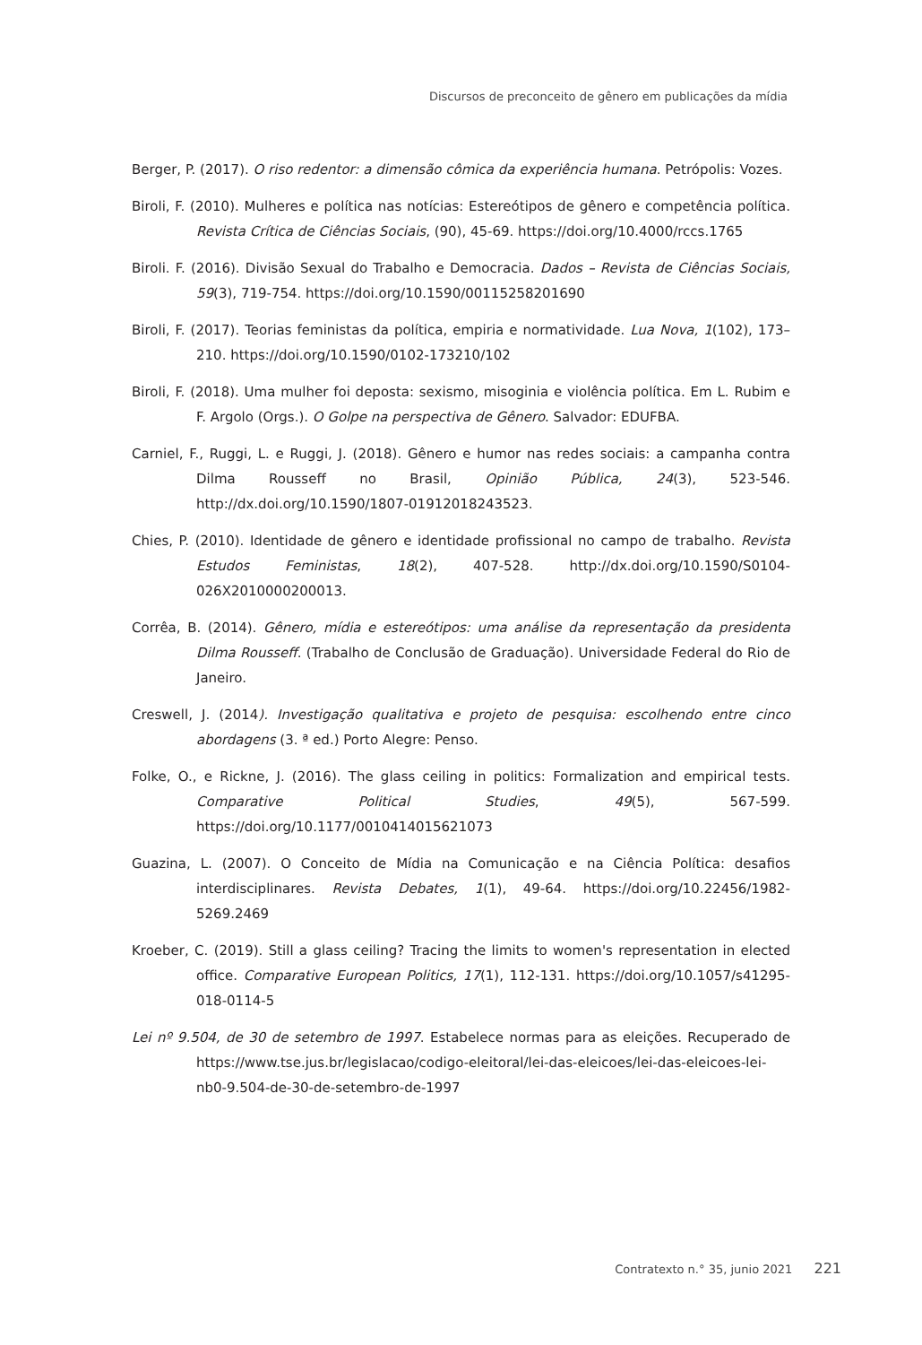Discursos de preconceito de gênero em publicações da mídia
Berger, P. (2017). O riso redentor: a dimensão cômica da experiência humana. Petrópolis: Vozes.
Biroli, F. (2010). Mulheres e política nas notícias: Estereótipos de gênero e competência política. Revista Crítica de Ciências Sociais, (90), 45-69. https://doi.org/10.4000/rccs.1765
Biroli. F. (2016). Divisão Sexual do Trabalho e Democracia. Dados – Revista de Ciências Sociais, 59(3), 719-754. https://doi.org/10.1590/00115258201690
Biroli, F. (2017). Teorias feministas da política, empiria e normatividade. Lua Nova, 1(102), 173–210. https://doi.org/10.1590/0102-173210/102
Biroli, F. (2018). Uma mulher foi deposta: sexismo, misoginia e violência política. Em L. Rubim e F. Argolo (Orgs.). O Golpe na perspectiva de Gênero. Salvador: EDUFBA.
Carniel, F., Ruggi, L. e Ruggi, J. (2018). Gênero e humor nas redes sociais: a campanha contra Dilma Rousseff no Brasil, Opinião Pública, 24(3), 523-546. http://dx.doi.org/10.1590/1807-01912018243523.
Chies, P. (2010). Identidade de gênero e identidade profissional no campo de trabalho. Revista Estudos Feministas, 18(2), 407-528. http://dx.doi.org/10.1590/S0104-026X2010000200013.
Corrêa, B. (2014). Gênero, mídia e estereótipos: uma análise da representação da presidenta Dilma Rousseff. (Trabalho de Conclusão de Graduação). Universidade Federal do Rio de Janeiro.
Creswell, J. (2014). Investigação qualitativa e projeto de pesquisa: escolhendo entre cinco abordagens (3. ª ed.) Porto Alegre: Penso.
Folke, O., e Rickne, J. (2016). The glass ceiling in politics: Formalization and empirical tests. Comparative Political Studies, 49(5), 567-599. https://doi.org/10.1177/0010414015621073
Guazina, L. (2007). O Conceito de Mídia na Comunicação e na Ciência Política: desafios interdisciplinares. Revista Debates, 1(1), 49-64. https://doi.org/10.22456/1982-5269.2469
Kroeber, C. (2019). Still a glass ceiling? Tracing the limits to women's representation in elected office. Comparative European Politics, 17(1), 112-131. https://doi.org/10.1057/s41295-018-0114-5
Lei nº 9.504, de 30 de setembro de 1997. Estabelece normas para as eleições. Recuperado de https://www.tse.jus.br/legislacao/codigo-eleitoral/lei-das-eleicoes/lei-das-eleicoes-lei-nb0-9.504-de-30-de-setembro-de-1997
Contratexto n.° 35, junio 2021 221